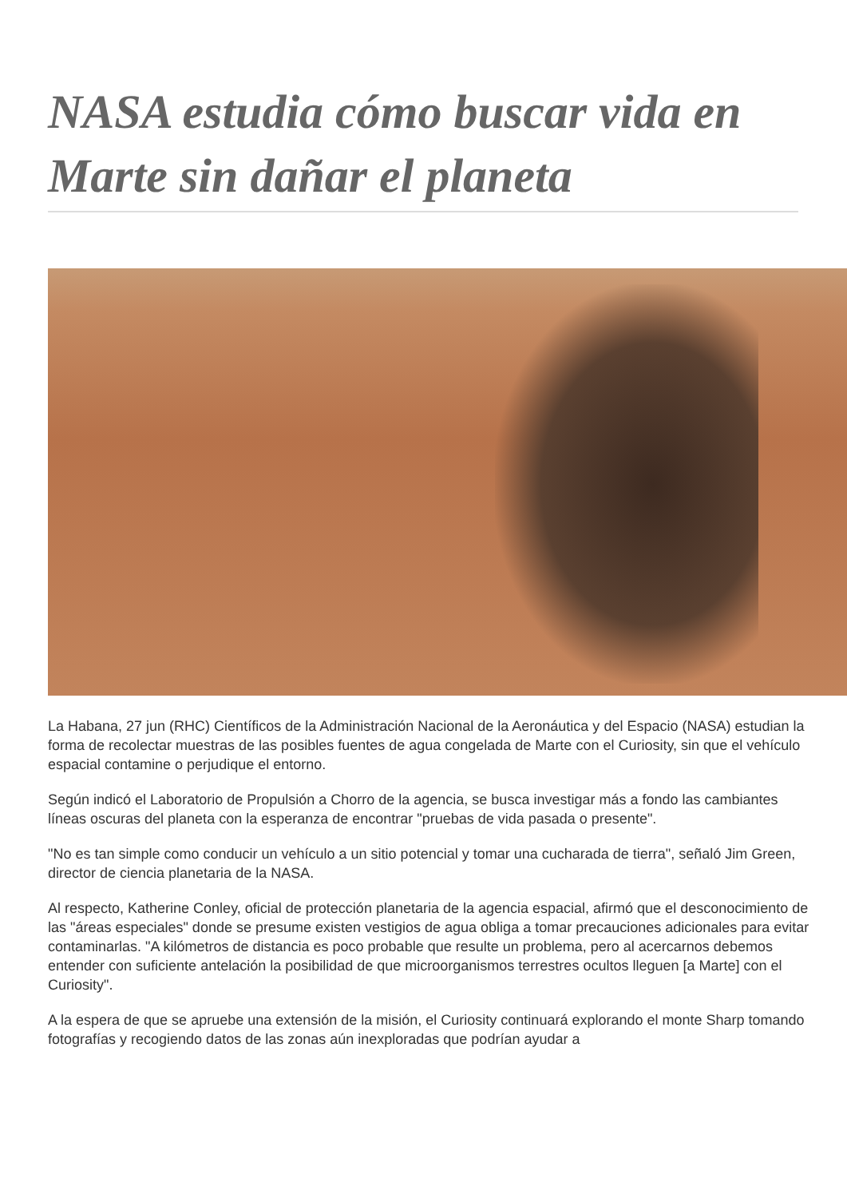NASA estudia cómo buscar vida en Marte sin dañar el planeta
La Habana, 27 jun (RHC) Científicos de la Administración Nacional de la Aeronáutica y del Espacio (NASA) estudian la forma de recolectar muestras de las posibles fuentes de agua congelada de Marte con el Curiosity, sin que el vehículo espacial contamine o perjudique el entorno.
Según indicó el Laboratorio de Propulsión a Chorro de la agencia, se busca investigar más a fondo las cambiantes líneas oscuras del planeta con la esperanza de encontrar "pruebas de vida pasada o presente".
"No es tan simple como conducir un vehículo a un sitio potencial y tomar una cucharada de tierra", señaló Jim Green, director de ciencia planetaria de la NASA.
Al respecto, Katherine Conley, oficial de protección planetaria de la agencia espacial, afirmó que el desconocimiento de las "áreas especiales" donde se presume existen vestigios de agua obliga a tomar precauciones adicionales para evitar contaminarlas. "A kilómetros de distancia es poco probable que resulte un problema, pero al acercarnos debemos entender con suficiente antelación la posibilidad de que microorganismos terrestres ocultos lleguen [a Marte] con el Curiosity".
A la espera de que se apruebe una extensión de la misión, el Curiosity continuará explorando el monte Sharp tomando fotografías y recogiendo datos de las zonas aún inexploradas que podrían ayudar a